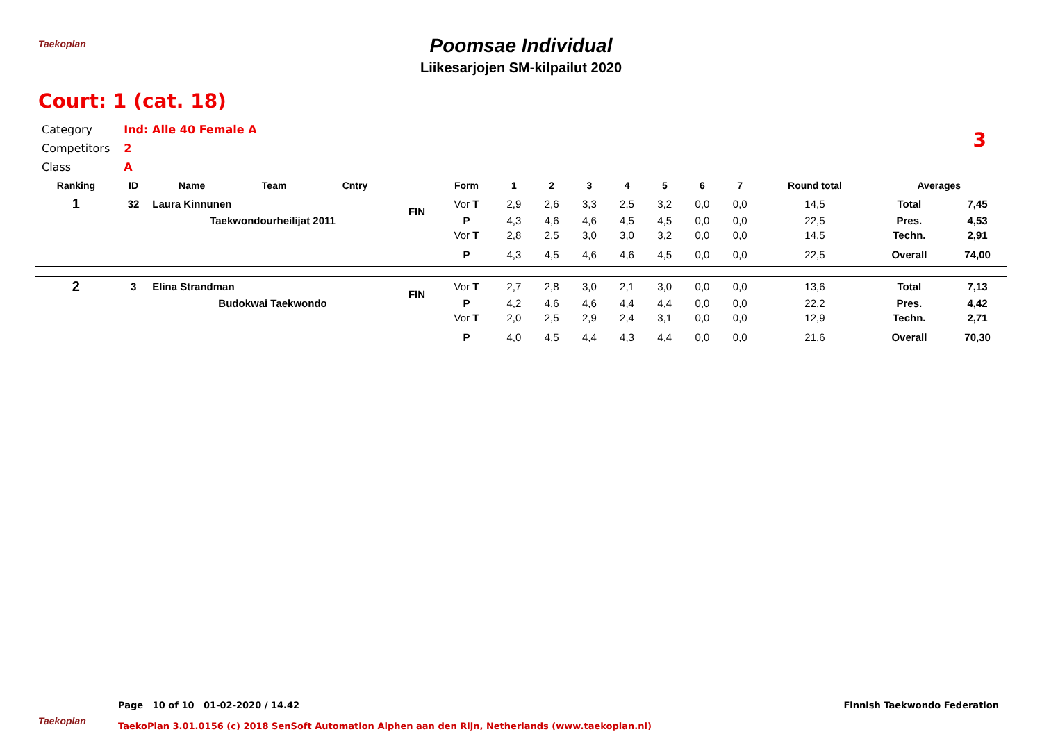Taekoplan
Poomsae Individual
Liikesarjojen SM-kilpailut 2020
Court: 1 (cat. 18)
3
| Category | Ind: Alle 40 Female A |
| Competitors | 2 |
| Class | A |
| Ranking | ID | Name | Team | Cntry | | Form | 1 | 2 | 3 | 4 | 5 | 6 | 7 | Round total | Averages | |
| --- | --- | --- | --- | --- | --- | --- | --- | --- | --- | --- | --- | --- | --- | --- | --- | --- |
| 1 | 32 | Laura Kinnunen | | | FIN | Vor T | 2,9 | 2,6 | 3,3 | 2,5 | 3,2 | 0,0 | 0,0 | 14,5 | Total | 7,45 |
| | | Taekwondourheilijat 2011 | | | | P | 4,3 | 4,6 | 4,6 | 4,5 | 4,5 | 0,0 | 0,0 | 22,5 | Pres. | 4,53 |
| | | | | | | Vor T | 2,8 | 2,5 | 3,0 | 3,0 | 3,2 | 0,0 | 0,0 | 14,5 | Techn. | 2,91 |
| | | | | | | P | 4,3 | 4,5 | 4,6 | 4,6 | 4,5 | 0,0 | 0,0 | 22,5 | Overall | 74,00 |
| 2 | 3 | Elina Strandman | | | FIN | Vor T | 2,7 | 2,8 | 3,0 | 2,1 | 3,0 | 0,0 | 0,0 | 13,6 | Total | 7,13 |
| | | Budokwai Taekwondo | | | | P | 4,2 | 4,6 | 4,6 | 4,4 | 4,4 | 0,0 | 0,0 | 22,2 | Pres. | 4,42 |
| | | | | | | Vor T | 2,0 | 2,5 | 2,9 | 2,4 | 3,1 | 0,0 | 0,0 | 12,9 | Techn. | 2,71 |
| | | | | | | P | 4,0 | 4,5 | 4,4 | 4,3 | 4,4 | 0,0 | 0,0 | 21,6 | Overall | 70,30 |
Taekoplan
Page 10 of 10 01-02-2020 / 14.42
Finnish Taekwondo Federation
TaekoPlan 3.01.0156 (c) 2018 SenSoft Automation Alphen aan den Rijn, Netherlands (www.taekoplan.nl)